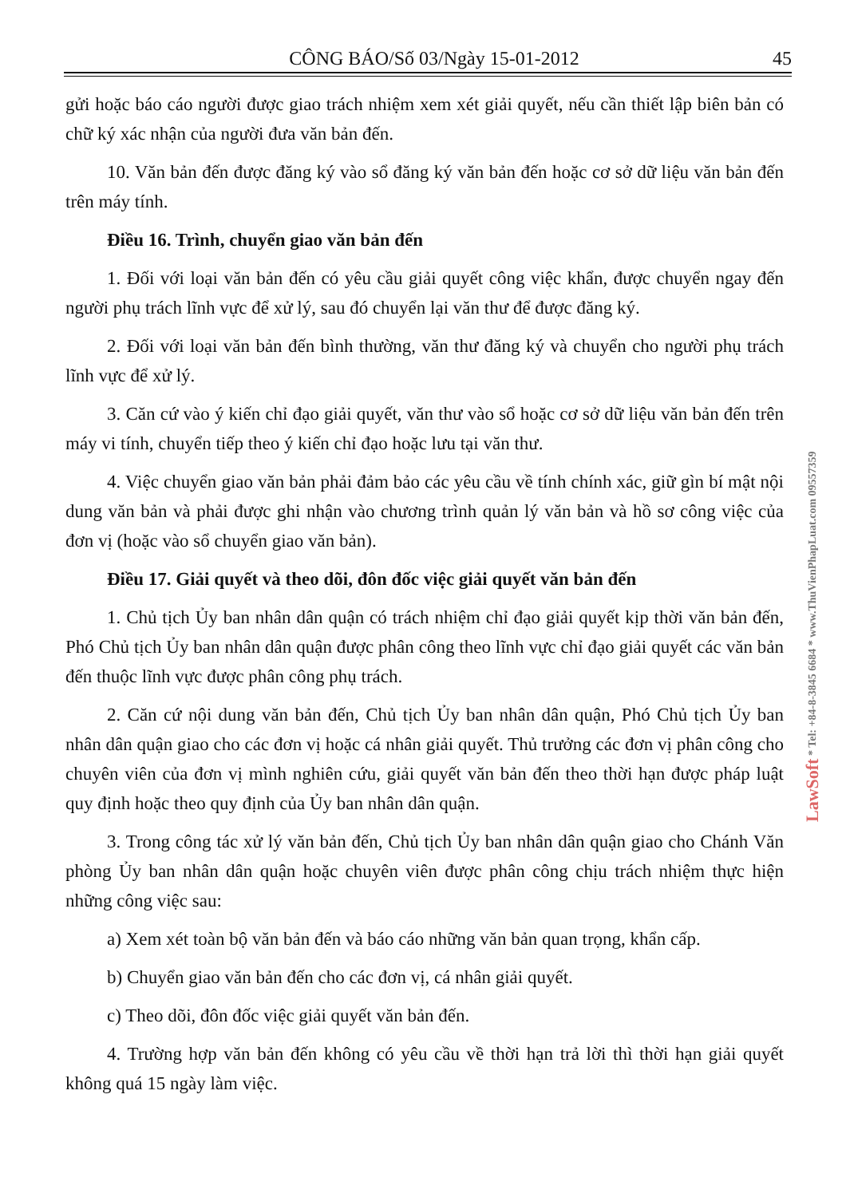CÔNG BÁO/Số 03/Ngày 15-01-2012 45
gửi hoặc báo cáo người được giao trách nhiệm xem xét giải quyết, nếu cần thiết lập biên bản có chữ ký xác nhận của người đưa văn bản đến.
10. Văn bản đến được đăng ký vào sổ đăng ký văn bản đến hoặc cơ sở dữ liệu văn bản đến trên máy tính.
Điều 16. Trình, chuyển giao văn bản đến
1. Đối với loại văn bản đến có yêu cầu giải quyết công việc khẩn, được chuyển ngay đến người phụ trách lĩnh vực để xử lý, sau đó chuyển lại văn thư để được đăng ký.
2. Đối với loại văn bản đến bình thường, văn thư đăng ký và chuyển cho người phụ trách lĩnh vực để xử lý.
3. Căn cứ vào ý kiến chỉ đạo giải quyết, văn thư vào sổ hoặc cơ sở dữ liệu văn bản đến trên máy vi tính, chuyển tiếp theo ý kiến chỉ đạo hoặc lưu tại văn thư.
4. Việc chuyển giao văn bản phải đảm bảo các yêu cầu về tính chính xác, giữ gìn bí mật nội dung văn bản và phải được ghi nhận vào chương trình quản lý văn bản và hồ sơ công việc của đơn vị (hoặc vào sổ chuyển giao văn bản).
Điều 17. Giải quyết và theo dõi, đôn đốc việc giải quyết văn bản đến
1. Chủ tịch Ủy ban nhân dân quận có trách nhiệm chỉ đạo giải quyết kịp thời văn bản đến, Phó Chủ tịch Ủy ban nhân dân quận được phân công theo lĩnh vực chỉ đạo giải quyết các văn bản đến thuộc lĩnh vực được phân công phụ trách.
2. Căn cứ nội dung văn bản đến, Chủ tịch Ủy ban nhân dân quận, Phó Chủ tịch Ủy ban nhân dân quận giao cho các đơn vị hoặc cá nhân giải quyết. Thủ trưởng các đơn vị phân công cho chuyên viên của đơn vị mình nghiên cứu, giải quyết văn bản đến theo thời hạn được pháp luật quy định hoặc theo quy định của Ủy ban nhân dân quận.
3. Trong công tác xử lý văn bản đến, Chủ tịch Ủy ban nhân dân quận giao cho Chánh Văn phòng Ủy ban nhân dân quận hoặc chuyên viên được phân công chịu trách nhiệm thực hiện những công việc sau:
a) Xem xét toàn bộ văn bản đến và báo cáo những văn bản quan trọng, khẩn cấp.
b) Chuyển giao văn bản đến cho các đơn vị, cá nhân giải quyết.
c) Theo dõi, đôn đốc việc giải quyết văn bản đến.
4. Trường hợp văn bản đến không có yêu cầu về thời hạn trả lời thì thời hạn giải quyết không quá 15 ngày làm việc.
LawSoft * Tel: +84-8-3845 6684 * www.ThuVienPhapLuat.com 09557359